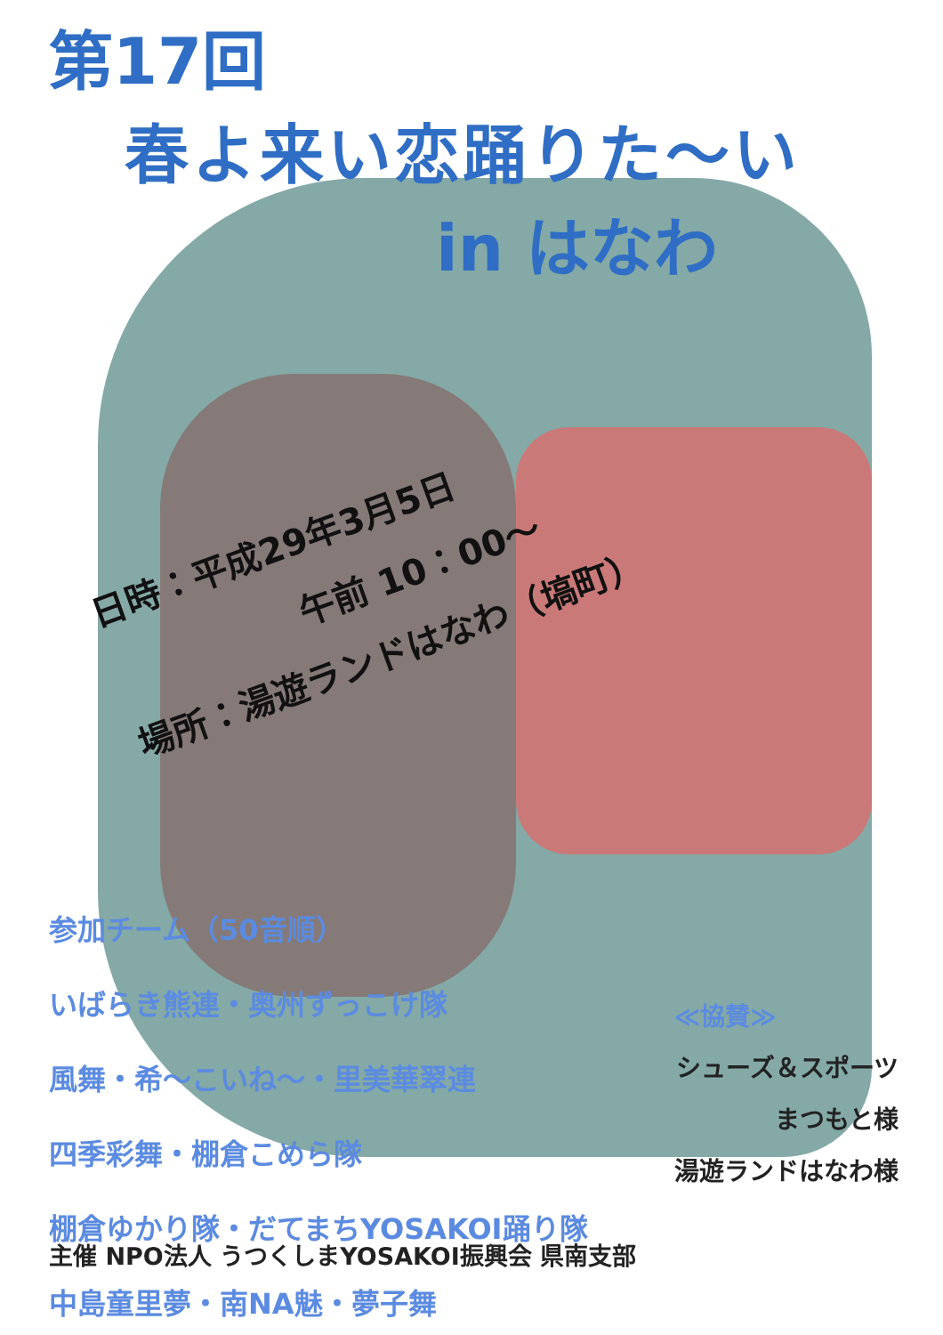第17回
春よ来い恋踊りた～い
in はなわ
日時：平成29年3月5日
午前 10：00～
場所：湯遊ランドはなわ（塙町）
参加チーム（50音順）
いばらき熊連・奥州ずっこけ隊
風舞・希～こいね～・里美華翠連
四季彩舞・棚倉こめら隊
棚倉ゆかり隊・だてまちYOSAKOI踊り隊
中島童里夢・南NA魅・夢子舞
≪協賛≫
シューズ＆スポーツ
まつもと様
湯遊ランドはなわ様
主催 NPO法人 うつくしまYOSAKOI振興会 県南支部